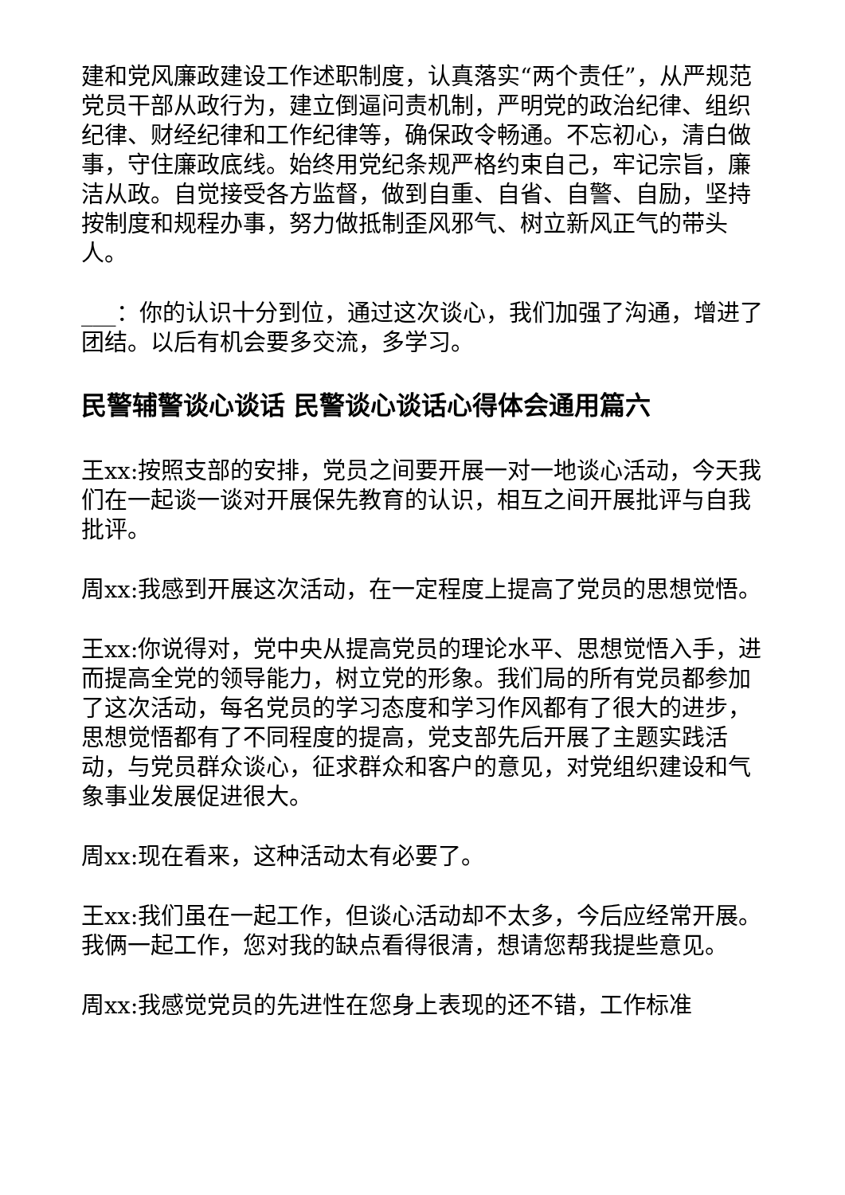建和党风廉政建设工作述职制度，认真落实“两个责任”，从严规范党员干部从政行为，建立倒逼问责机制，严明党的政治纪律、组织纪律、财经纪律和工作纪律等，确保政令畅通。不忘初心，清白做事，守住廉政底线。始终用党纪条规严格约束自己，牢记宗旨，廉洁从政。自觉接受各方监督，做到自重、自省、自警、自励，坚持按制度和规程办事，努力做抵制歪风邪气、树立新风正气的带头人。
___：你的认识十分到位，通过这次谈心，我们加强了沟通，增进了团结。以后有机会要多交流，多学习。
民警辅警谈心谈话 民警谈心谈话心得体会通用篇六
王xx:按照支部的安排，党员之间要开展一对一地谈心活动，今天我们在一起谈一谈对开展保先教育的认识，相互之间开展批评与自我批评。
周xx:我感到开展这次活动，在一定程度上提高了党员的思想觉悟。
王xx:你说得对，党中央从提高党员的理论水平、思想觉悟入手，进而提高全党的领导能力，树立党的形象。我们局的所有党员都参加了这次活动，每名党员的学习态度和学习作风都有了很大的进步，思想觉悟都有了不同程度的提高，党支部先后开展了主题实践活动，与党员群众谈心，征求群众和客户的意见，对党组织建设和气象事业发展促进很大。
周xx:现在看来，这种活动太有必要了。
王xx:我们虽在一起工作，但谈心活动却不太多，今后应经常开展。我俩一起工作，您对我的缺点看得很清，想请您帮我提些意见。
周xx:我感觉党员的先进性在您身上表现的还不错，工作标准